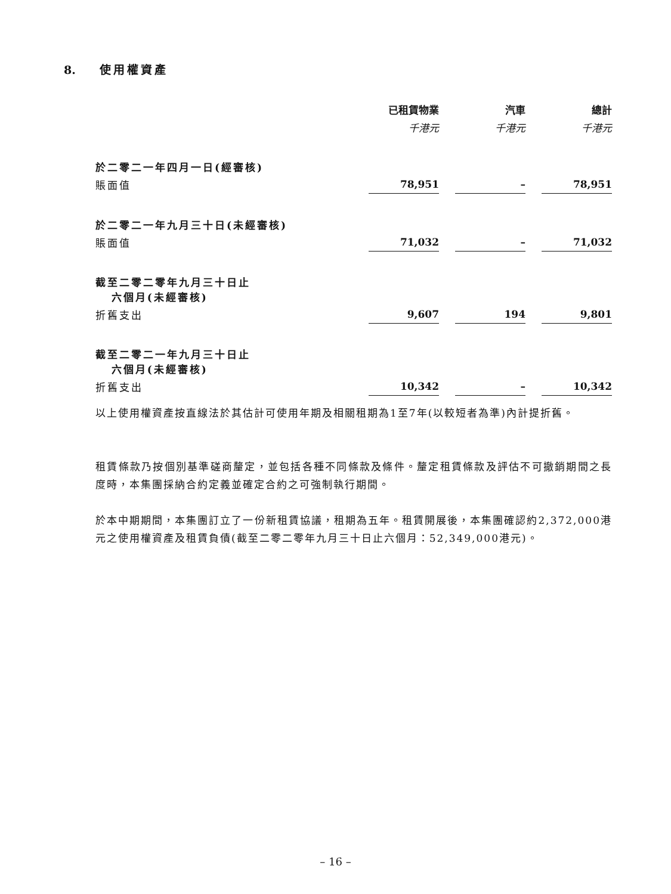8. 使用權資產
| | 已租賃物業 | | 汽車 | | 總計 |
| | 千港元 | | 千港元 | | 千港元 |
| 於二零二一年四月一日(經審核) | | | | | |
| 賬面值 | 78,951 | | – | | 78,951 |
| 於二零二一年九月三十日(未經審核) | | | | | |
| 賬面值 | 71,032 | | – | | 71,032 |
| 截至二零二零年九月三十日止 六個月(未經審核) | | | | | |
| 折舊支出 | 9,607 | | 194 | | 9,801 |
| 截至二零二一年九月三十日止 六個月(未經審核) | | | | | |
| 折舊支出 | 10,342 | | – | | 10,342 |
以上使用權資產按直線法於其估計可使用年期及相關租期為1至7年(以較短者為準)內計提折舊。
租賃條款乃按個別基準磋商釐定，並包括各種不同條款及條件。釐定租賃條款及評估不可撤銷期間之長度時，本集團採納合約定義並確定合約之可強制執行期間。
於本中期期間，本集團訂立了一份新租賃協議，租期為五年。租賃開展後，本集團確認約2,372,000港元之使用權資產及租賃負債(截至二零二零年九月三十日止六個月：52,349,000港元)。
– 16 –